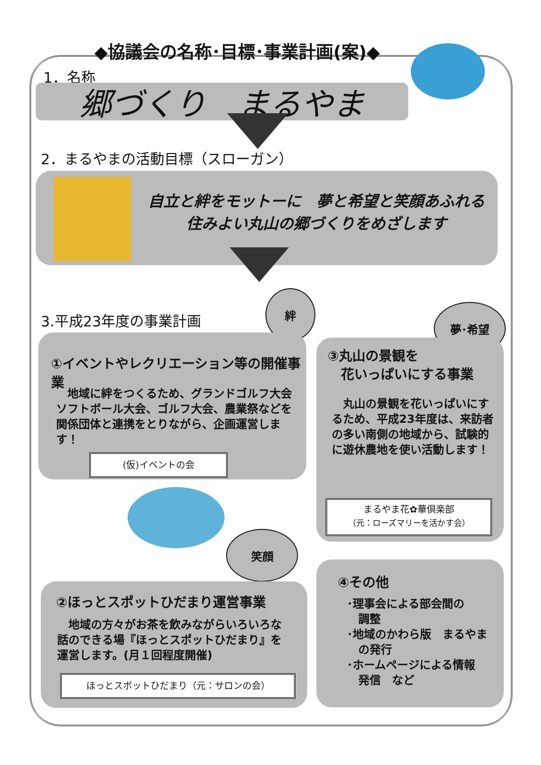◆協議会の名称･目標･事業計画(案)◆
1．名称
郷づくり　まるやま
2．まるやまの活動目標（スローガン）
自立と絆をモットーに　夢と希望と笑顔あふれる
住みよい丸山の郷づくりをめざします
3.平成23年度の事業計画
絆
夢･希望
①イベントやレクリエーション等の開催事業
　地域に絆をつくるため、グランドゴルフ大会ソフトボール大会、ゴルフ大会、農業祭などを関係団体と連携をとりながら、企画運営します！
(仮)イベントの会
③丸山の景観を
　花いっぱいにする事業
　丸山の景観を花いっぱいにするため、平成23年度は、来訪者の多い南側の地域から、試験的に遊休農地を使い活動します！
まるやま花✿華倶楽部
（元：ローズマリーを活かす会）
笑顔
②ほっとスポットひだまり運営事業
　地域の方々がお茶を飲みながらいろいろな話のできる場『ほっとスポットひだまり』を運営します。(月１回程度開催)
ほっとスポットひだまり（元：サロンの会）
④その他
･理事会による部会間の
　調整
･地域のかわら版　まるやま
　の発行
･ホームページによる情報
　発信　など